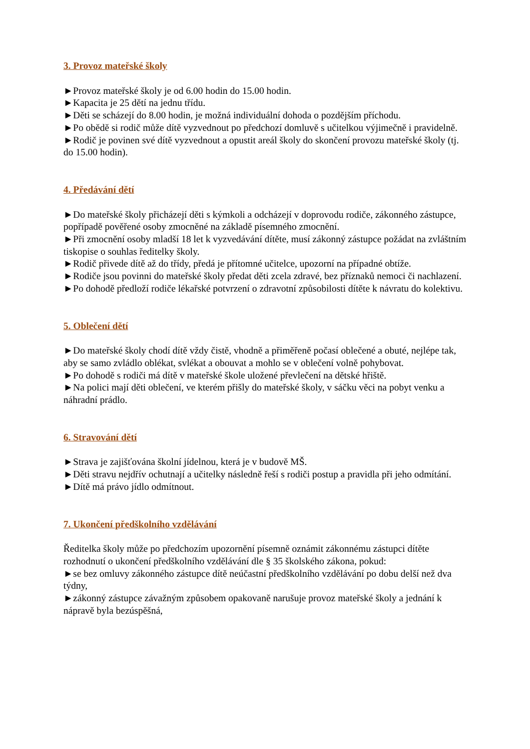3. Provoz mateřské školy
►Provoz mateřské školy je od 6.00 hodin do 15.00 hodin.
►Kapacita je 25 dětí na jednu třídu.
►Děti se scházejí do 8.00 hodin, je možná individuální dohoda o pozdějším příchodu.
►Po obědě si rodič může dítě vyzvednout po předchozí domluvě s učitelkou výjimečně i pravidelně.
►Rodič je povinen své dítě vyzvednout a opustit areál školy do skončení provozu mateřské školy (tj. do 15.00 hodin).
4. Předávání dětí
►Do mateřské školy přicházejí děti s kýmkoli a odcházejí v doprovodu rodiče, zákonného zástupce, popřípadě pověřené osoby zmocněné na základě písemného zmocnění.
►Při zmocnění osoby mladší 18 let k vyzvedávání dítěte, musí zákonný zástupce požádat na zvláštním tiskopise o souhlas ředitelky školy.
►Rodič přivede dítě až do třídy, předá je přítomné učitelce, upozorní na případné obtíže.
►Rodiče jsou povinni do mateřské školy předat děti zcela zdravé, bez příznaků nemoci či nachlazení.
►Po dohodě předloží rodiče lékařské potvrzení o zdravotní způsobilosti dítěte k návratu do kolektivu.
5. Oblečení dětí
►Do mateřské školy chodí dítě vždy čistě, vhodně a přiměřeně počasí oblečené a obuté, nejlépe tak, aby se samo zvládlo oblékat, svlékat a obouvat a mohlo se v oblečení volně pohybovat.
►Po dohodě s rodiči má dítě v mateřské škole uložené převlečení na dětské hřiště.
►Na polici mají děti oblečení, ve kterém přišly do mateřské školy, v sáčku věci na pobyt venku a náhradní prádlo.
6. Stravování dětí
►Strava je zajišťována školní jídelnou, která je v budově MŠ.
►Děti stravu nejdřív ochutnají a učitelky následně řeší s rodiči postup a pravidla při jeho odmítání.
►Dítě má právo jídlo odmítnout.
7. Ukončení předškolního vzdělávání
Ředitelka školy může po předchozím upozornění písemně oznámit zákonnému zástupci dítěte rozhodnutí o ukončení předškolního vzdělávání dle § 35 školského zákona, pokud:
►se bez omluvy zákonného zástupce dítě neúčastní předškolního vzdělávání po dobu delší než dva týdny,
►zákonný zástupce závažným způsobem opakovaně narušuje provoz mateřské školy a jednání k nápravě byla bezúspěšná,